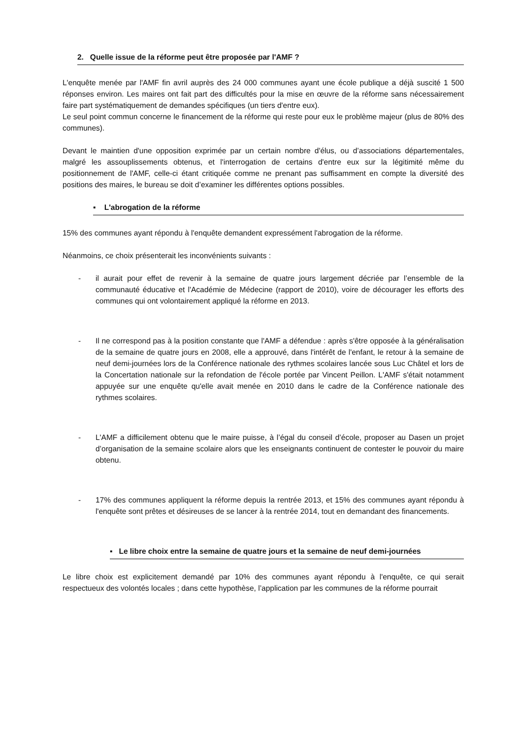2. Quelle issue de la réforme peut être proposée par l'AMF ?
L'enquête menée par l'AMF fin avril auprès des 24 000 communes ayant une école publique a déjà suscité 1 500 réponses environ. Les maires ont fait part des difficultés pour la mise en œuvre de la réforme sans nécessairement faire part systématiquement de demandes spécifiques (un tiers d'entre eux).
Le seul point commun concerne le financement de la réforme qui reste pour eux le problème majeur (plus de 80% des communes).
Devant le maintien d'une opposition exprimée par un certain nombre d'élus, ou d’associations départementales, malgré les assouplissements obtenus, et l'interrogation de certains d'entre eux sur la légitimité même du positionnement de l'AMF, celle-ci étant critiquée comme ne prenant pas suffisamment en compte la diversité des positions des maires, le bureau se doit d’examiner les différentes options possibles.
▪ L'abrogation de la réforme
15% des communes ayant répondu à l'enquête demandent expressément l'abrogation de la réforme.
Néanmoins, ce choix présenterait les inconvénients suivants :
- il aurait pour effet de revenir à la semaine de quatre jours largement décriée par l’ensemble de la communauté éducative et l'Académie de Médecine (rapport de 2010), voire de décourager les efforts des communes qui ont volontairement appliqué la réforme en 2013.
- Il ne correspond pas à la position constante que l'AMF a défendue : après s'être opposée à la généralisation de la semaine de quatre jours en 2008, elle a approuvé, dans l'intérêt de l'enfant, le retour à la semaine de neuf demi-journées lors de la Conférence nationale des rythmes scolaires lancée sous Luc Châtel et lors de la Concertation nationale sur la refondation de l'école portée par Vincent Peillon. L'AMF s'était notamment appuyée sur une enquête qu'elle avait menée en 2010 dans le cadre de la Conférence nationale des rythmes scolaires.
- L'AMF a difficilement obtenu que le maire puisse, à l’égal du conseil d’école, proposer au Dasen un projet d’organisation de la semaine scolaire alors que les enseignants continuent de contester le pouvoir du maire obtenu.
- 17% des communes appliquent la réforme depuis la rentrée 2013, et 15% des communes ayant répondu à l'enquête sont prêtes et désireuses de se lancer à la rentrée 2014, tout en demandant des financements.
▪ Le libre choix entre la semaine de quatre jours et la semaine de neuf demi-journées
Le libre choix est explicitement demandé par 10% des communes ayant répondu à l'enquête, ce qui serait respectueux des volontés locales ; dans cette hypothèse, l’application par les communes de la réforme pourrait